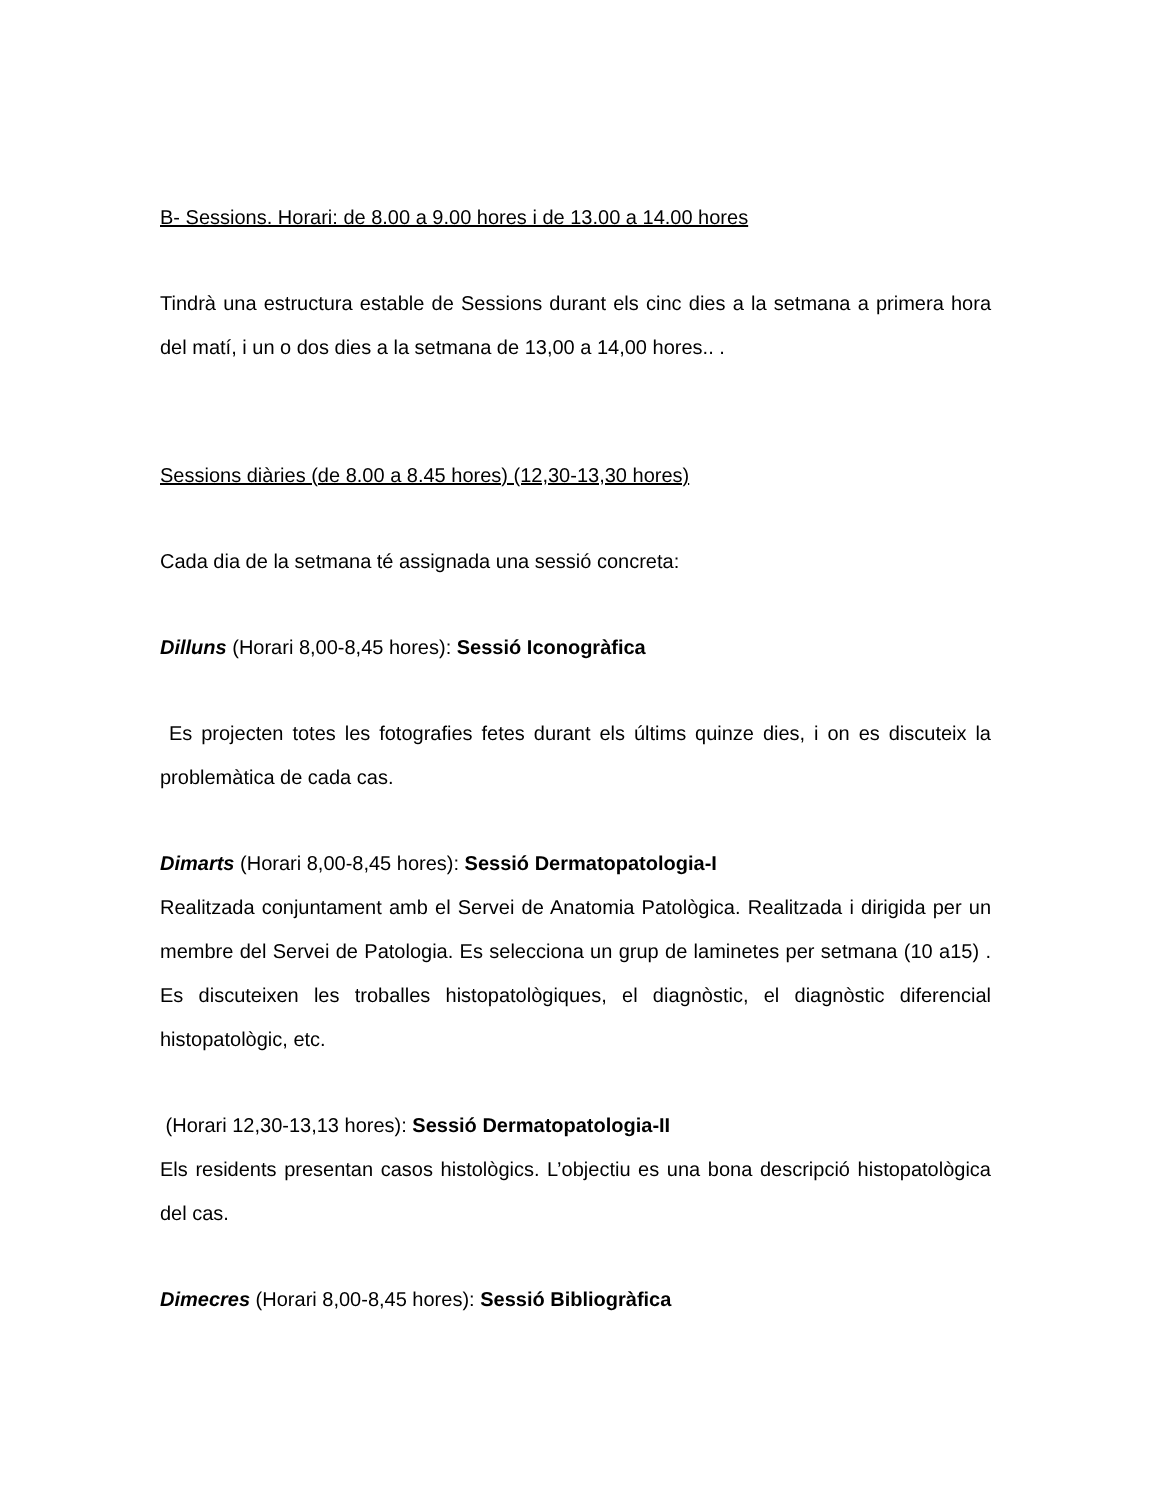B- Sessions. Horari: de 8.00 a 9.00 hores i de 13.00 a 14.00 hores
Tindrà una estructura estable de Sessions durant els cinc dies a la setmana a primera hora del matí, i un o dos dies a la setmana de 13,00 a 14,00 hores.. .
Sessions diàries (de 8.00 a 8.45 hores) (12,30-13,30 hores)
Cada dia de la setmana té assignada una sessió concreta:
Dilluns (Horari 8,00-8,45 hores): Sessió Iconogràfica
Es projecten totes les fotografies fetes durant els últims quinze dies, i on es discuteix la problemàtica de cada cas.
Dimarts (Horari 8,00-8,45 hores): Sessió Dermatopatologia-I
Realitzada conjuntament amb el Servei de Anatomia Patològica. Realitzada i dirigida per un membre del Servei de Patologia. Es selecciona un grup de laminetes per setmana (10 a15) . Es discuteixen les troballes histopatològiques, el diagnòstic, el diagnòstic diferencial histopatològic, etc.
(Horari 12,30-13,13 hores): Sessió Dermatopatologia-II
Els residents presentan casos histològics. L’objectiu es una bona descripció histopatològica del cas.
Dimecres (Horari 8,00-8,45 hores): Sessió Bibliogràfica